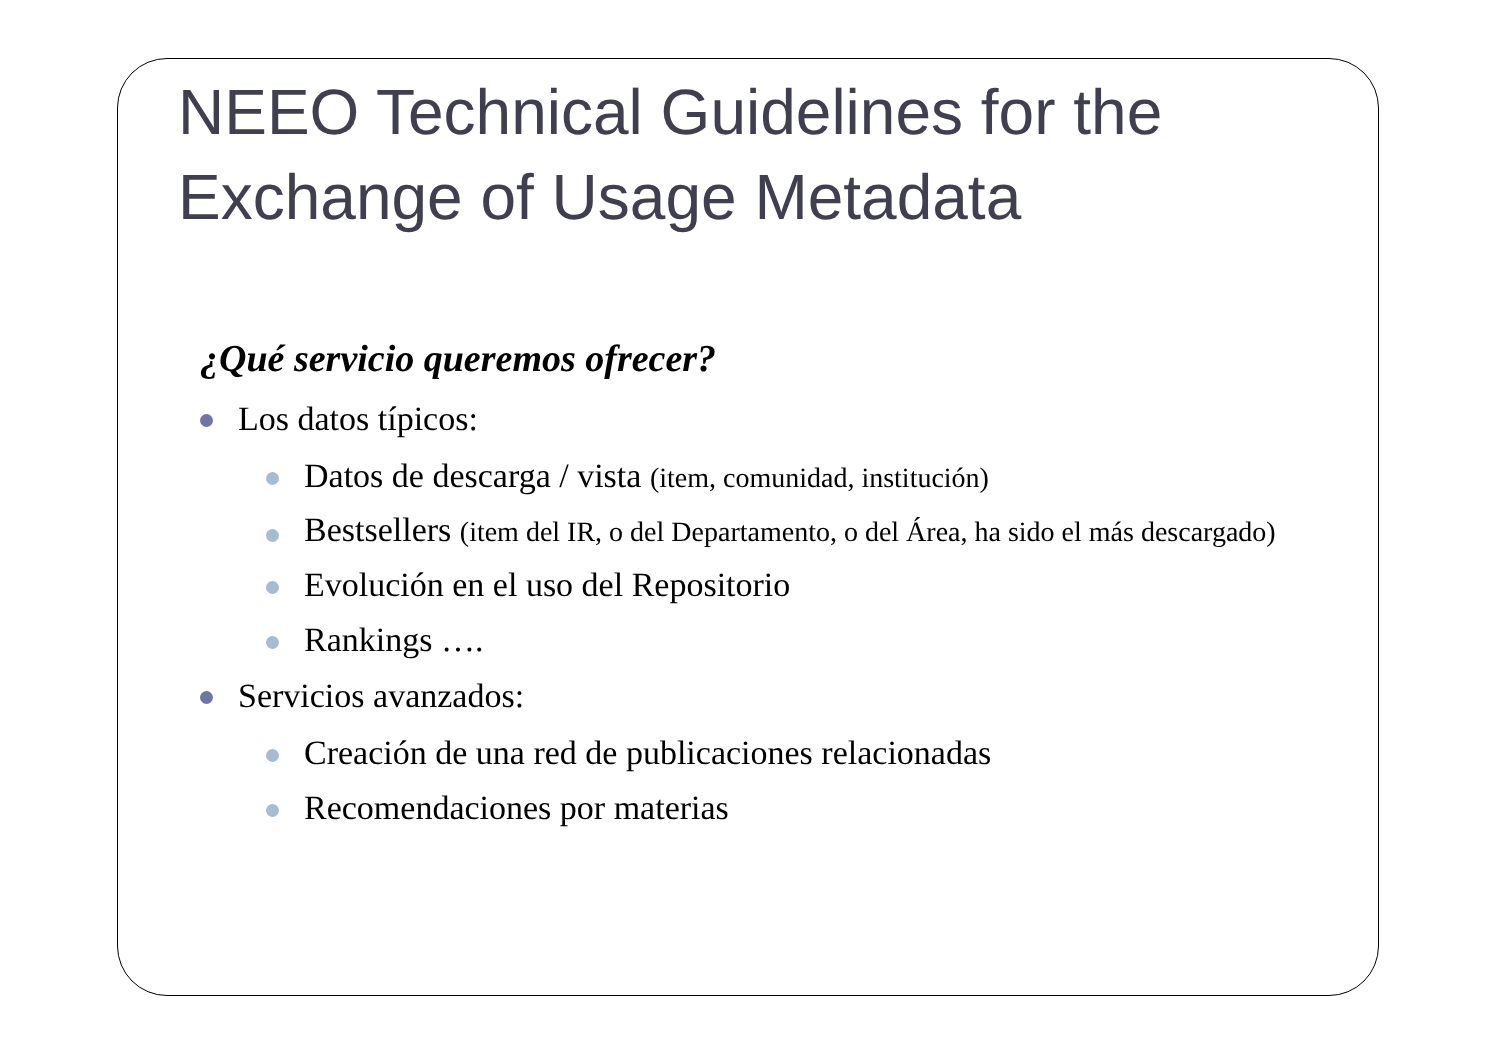NEEO Technical Guidelines for the
Exchange of Usage Metadata
¿Qué servicio queremos ofrecer?
Los datos típicos:
Datos de descarga / vista (item, comunidad, institución)
Bestsellers (item del IR, o del Departamento, o del Área, ha sido el más descargado)
Evolución en el uso del Repositorio
Rankings ….
Servicios avanzados:
Creación de una red de publicaciones relacionadas
Recomendaciones por materias